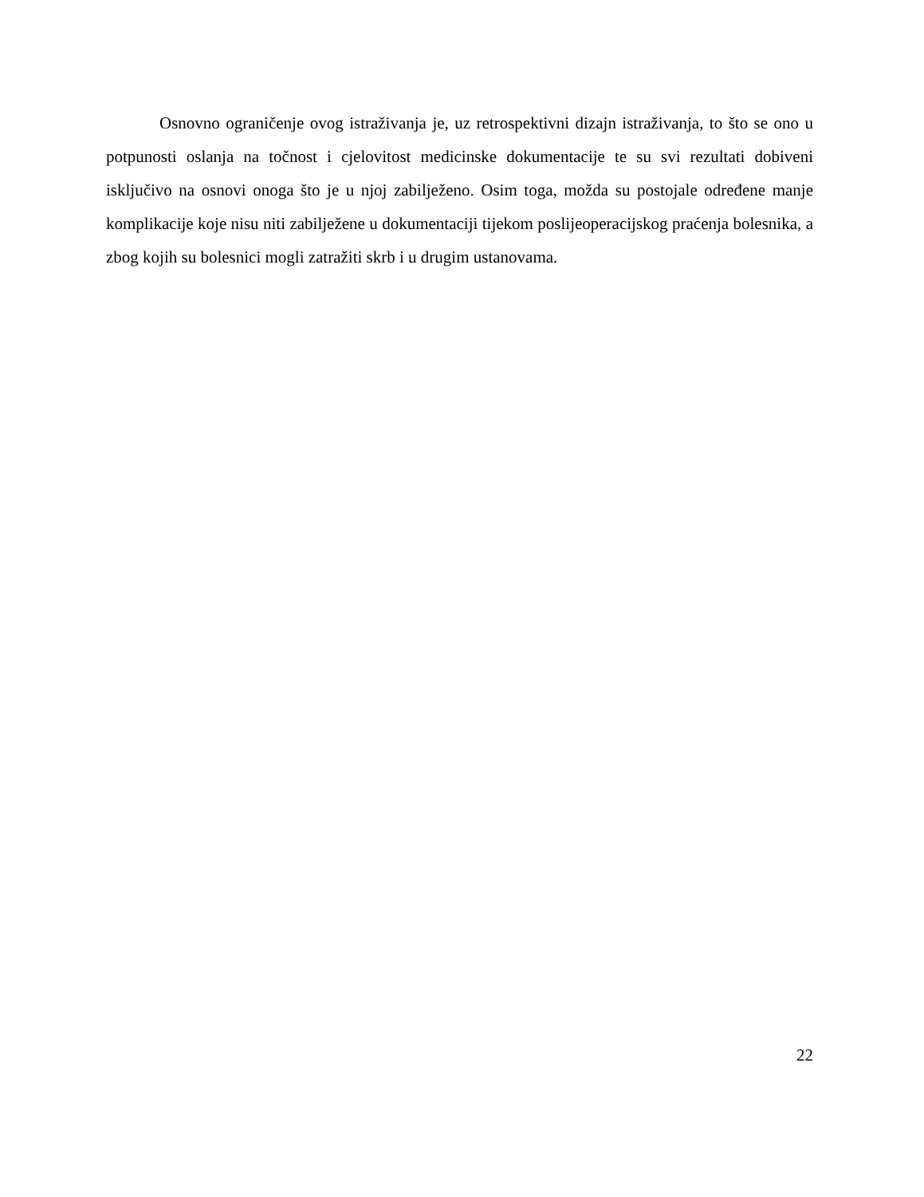Osnovno ograničenje ovog istraživanja je, uz retrospektivni dizajn istraživanja, to što se ono u potpunosti oslanja na točnost i cjelovitost medicinske dokumentacije te su svi rezultati dobiveni isključivo na osnovi onoga što je u njoj zabilježeno. Osim toga, možda su postojale određene manje komplikacije koje nisu niti zabilježene u dokumentaciji tijekom poslijeoperacijskog praćenja bolesnika, a zbog kojih su bolesnici mogli zatražiti skrb i u drugim ustanovama.
22